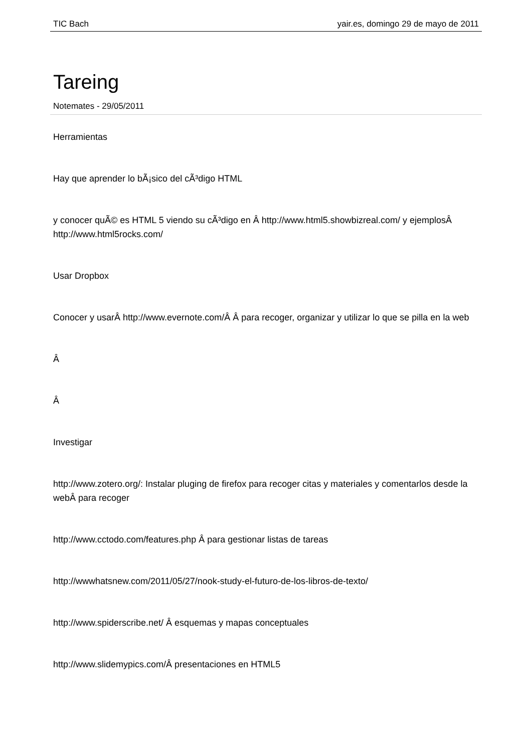TIC Bach yair.es, domingo 29 de mayo de 2011
Tareing
Notemates - 29/05/2011
Herramientas
Hay que aprender lo bÃ¡sico del cÃ³digo HTML
y conocer quÃ© es HTML 5 viendo su cÃ³digo en Â http://www.html5.showbizreal.com/ y ejemplosÂ http://www.html5rocks.com/
Usar Dropbox
Conocer y usarÂ http://www.evernote.com/Â Â para recoger, organizar y utilizar lo que se pilla en la web
Â
Â
Investigar
http://www.zotero.org/: Instalar pluging de firefox para recoger citas y materiales y comentarlos desde la webÂ para recoger
http://www.cctodo.com/features.php Â para gestionar listas de tareas
http://wwwhatsnew.com/2011/05/27/nook-study-el-futuro-de-los-libros-de-texto/
http://www.spiderscribe.net/ Â esquemas y mapas conceptuales
http://www.slidemypics.com/Â presentaciones en HTML5